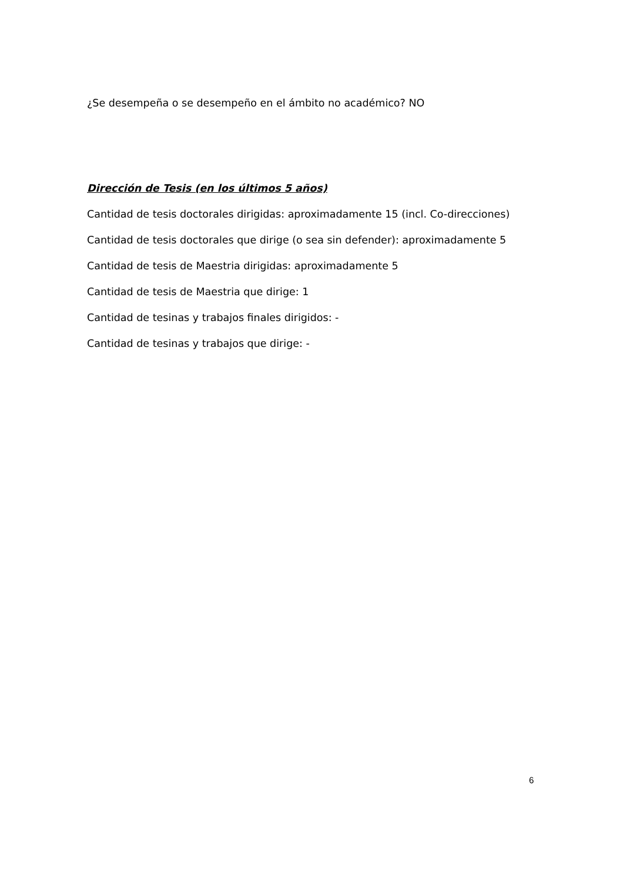¿Se desempeña o se desempeño en el ámbito no académico? NO
Dirección de Tesis (en los últimos 5 años)
Cantidad de tesis doctorales dirigidas: aproximadamente 15 (incl. Co-direcciones)
Cantidad de tesis doctorales que dirige (o sea sin defender): aproximadamente 5
Cantidad de tesis de Maestria dirigidas: aproximadamente 5
Cantidad de tesis de Maestria que dirige: 1
Cantidad de tesinas y trabajos finales dirigidos: -
Cantidad de tesinas y trabajos que dirige: -
6